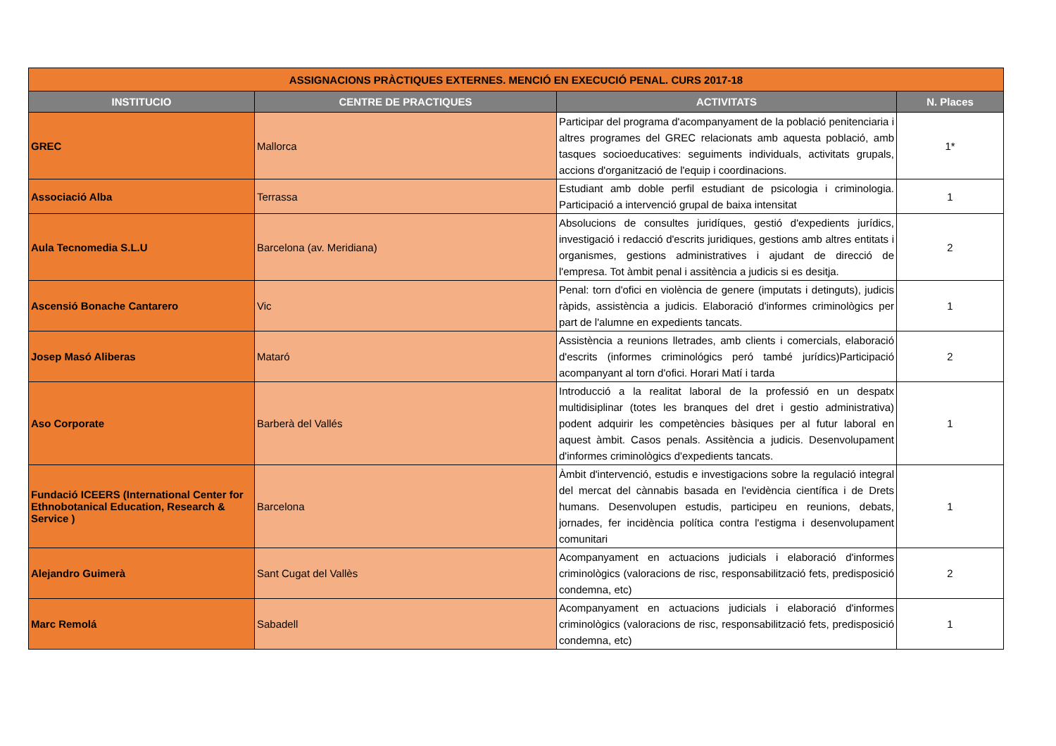| ASSIGNACIONS PRÀCTIQUES EXTERNES. MENCIÓ EN EXECUCIÓ PENAL. CURS 2017-18 | | | |
| INSTITUCIO | CENTRE DE PRACTIQUES | ACTIVITATS | N. Places |
| GREC | Mallorca | Participar del programa d'acompanyament de la població penitenciaria i altres programes del GREC relacionats amb aquesta població, amb tasques socioeducatives: seguiments individuals, activitats grupals, accions d'organització de l'equip i coordinacions. | 1* |
| Associació Alba | Terrassa | Estudiant amb doble perfil estudiant de psicologia i criminologia. Participació a intervenció grupal de baixa intensitat | 1 |
| Aula Tecnomedia S.L.U | Barcelona (av. Meridiana) | Absolucions de consultes juridíques, gestió d'expedients jurídics, investigació i redacció d'escrits juridiques, gestions amb altres entitats i organismes, gestions administratives i ajudant de direcció de l'empresa. Tot àmbit penal i assitència a judicis si es desitja. | 2 |
| Ascensió Bonache Cantarero | Vic | Penal: torn d'ofici en violència de genere (imputats i detinguts), judicis ràpids, assistència a judicis. Elaboració d'informes criminològics per part de l'alumne en expedients tancats. | 1 |
| Josep Masó Aliberas | Mataró | Assistència a reunions lletrades, amb clients i comercials, elaboració d'escrits (informes criminológics peró també jurídics)Participació acompanyant al torn d'ofici. Horari Matí i tarda | 2 |
| Aso Corporate | Barberà del Vallés | Introducció a la realitat laboral de la professió en un despatx multidisiplinar (totes les branques del dret i gestio administrativa) podent adquirir les competències bàsiques per al futur laboral en aquest àmbit. Casos penals. Assitència a judicis. Desenvolupament d'informes criminològics d'expedients tancats. | 1 |
| Fundació ICEERS (International Center for Ethnobotanical Education, Research & Service ) | Barcelona | Àmbit d'intervenció, estudis e investigacions sobre la regulació integral del mercat del cànnabis basada en l'evidència científica i de Drets humans. Desenvolupen estudis, participeu en reunions, debats, jornades, fer incidència política contra l'estigma i desenvolupament comunitari | 1 |
| Alejandro Guimerà | Sant Cugat del Vallès | Acompanyament en actuacions judicials i elaboració d'informes criminològics (valoracions de risc, responsabilització fets, predisposició condemna, etc) | 2 |
| Marc Remolá | Sabadell | Acompanyament en actuacions judicials i elaboració d'informes criminològics (valoracions de risc, responsabilització fets, predisposició condemna, etc) | 1 |